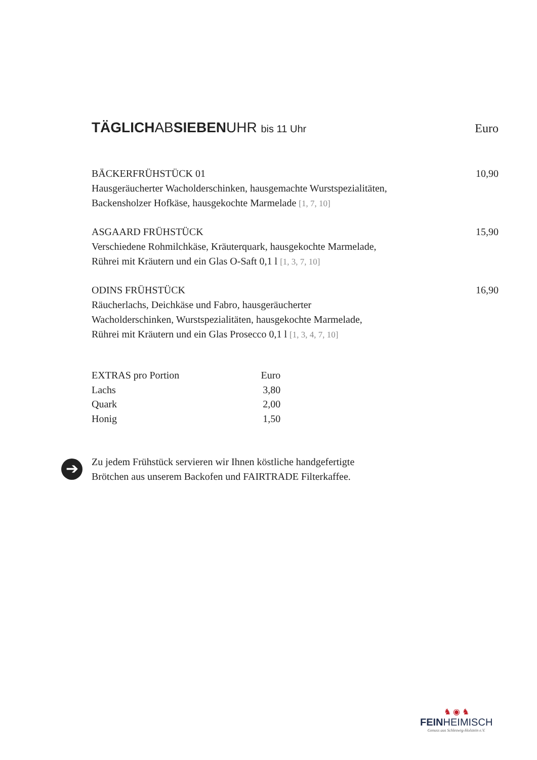TÄGLICHABSIEBENUHR bis 11 Uhr
Euro
BÄCKERFRÜHSTÜCK 01
Hausgeräucherter Wacholderschinken, hausgemachte Wurstspezialitäten,
Backensholzer Hofkäse, hausgekochte Marmelade [1, 7, 10]
10,90
ASGAARD FRÜHSTÜCK
Verschiedene Rohmilchkäse, Kräuterquark, hausgekochte Marmelade,
Rührei mit Kräutern und ein Glas O-Saft 0,1 l [1, 3, 7, 10]
15,90
ODINS FRÜHSTÜCK
Räucherlachs, Deichkäse und Fabro, hausgeräucherter
Wacholderschinken, Wurstspezialitäten, hausgekochte Marmelade,
Rührei mit Kräutern und ein Glas Prosecco 0,1 l [1, 3, 4, 7, 10]
16,90
| EXTRAS pro Portion | Euro |
| Lachs | 3,80 |
| Quark | 2,00 |
| Honig | 1,50 |
➔
Zu jedem Frühstück servieren wir Ihnen köstliche handgefertigte
Brötchen aus unserem Backofen und FAIRTRADE Filterkaffee.
♞ ◉ ♞
FEINHEIMISCH
Genuss aus Schleswig-Holstein e.V.